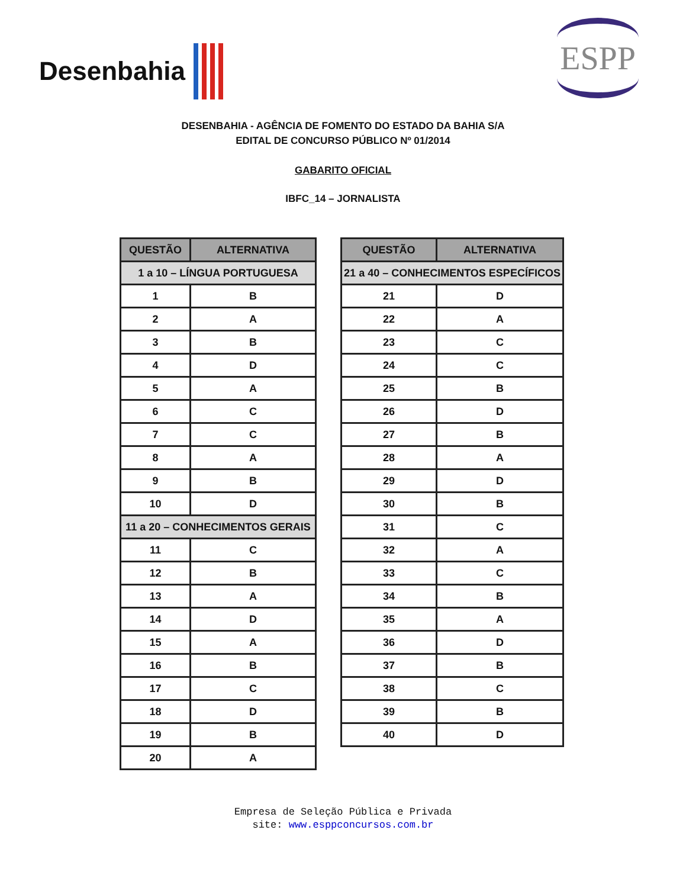Desenbahia
ESPP
DESENBAHIA - AGÊNCIA DE FOMENTO DO ESTADO DA BAHIA S/A
EDITAL DE CONCURSO PÚBLICO Nº 01/2014
GABARITO OFICIAL
IBFC_14 – JORNALISTA
| QUESTÃO | ALTERNATIVA |
| --- | --- |
| 1 a 10 – LÍNGUA PORTUGUESA | |
| 1 | B |
| 2 | A |
| 3 | B |
| 4 | D |
| 5 | A |
| 6 | C |
| 7 | C |
| 8 | A |
| 9 | B |
| 10 | D |
| 11 a 20 – CONHECIMENTOS GERAIS | |
| 11 | C |
| 12 | B |
| 13 | A |
| 14 | D |
| 15 | A |
| 16 | B |
| 17 | C |
| 18 | D |
| 19 | B |
| 20 | A |
| QUESTÃO | ALTERNATIVA |
| --- | --- |
| 21 a 40 – CONHECIMENTOS ESPECÍFICOS | |
| 21 | D |
| 22 | A |
| 23 | C |
| 24 | C |
| 25 | B |
| 26 | D |
| 27 | B |
| 28 | A |
| 29 | D |
| 30 | B |
| 31 | C |
| 32 | A |
| 33 | C |
| 34 | B |
| 35 | A |
| 36 | D |
| 37 | B |
| 38 | C |
| 39 | B |
| 40 | D |
Empresa de Seleção Pública e Privada
site: www.esppconcursos.com.br